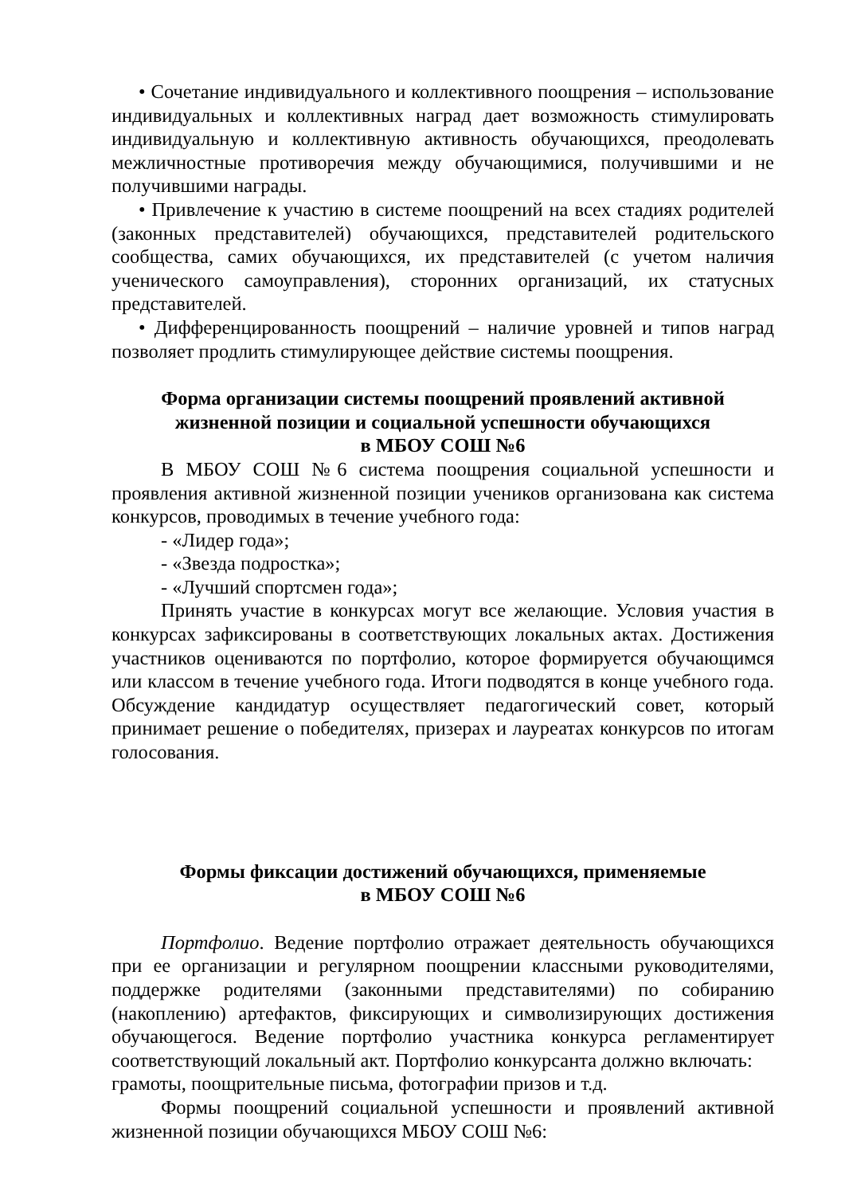• Сочетание индивидуального и коллективного поощрения – использование индивидуальных и коллективных наград дает возможность стимулировать индивидуальную и коллективную активность обучающихся, преодолевать межличностные противоречия между обучающимися, получившими и не получившими награды.
• Привлечение к участию в системе поощрений на всех стадиях родителей (законных представителей) обучающихся, представителей родительского сообщества, самих обучающихся, их представителей (с учетом наличия ученического самоуправления), сторонних организаций, их статусных представителей.
• Дифференцированность поощрений – наличие уровней и типов наград позволяет продлить стимулирующее действие системы поощрения.
Форма организации системы поощрений проявлений активной жизненной позиции и социальной успешности обучающихся
в МБОУ СОШ №6
В МБОУ СОШ №6 система поощрения социальной успешности и проявления активной жизненной позиции учеников организована как система конкурсов, проводимых в течение учебного года:
- «Лидер года»;
- «Звезда подростка»;
- «Лучший спортсмен года»;
Принять участие в конкурсах могут все желающие. Условия участия в конкурсах зафиксированы в соответствующих локальных актах. Достижения участников оцениваются по портфолио, которое формируется обучающимся или классом в течение учебного года. Итоги подводятся в конце учебного года. Обсуждение кандидатур осуществляет педагогический совет, который принимает решение о победителях, призерах и лауреатах конкурсов по итогам голосования.
Формы фиксации достижений обучающихся, применяемые
в МБОУ СОШ №6
Портфолио. Ведение портфолио отражает деятельность обучающихся при ее организации и регулярном поощрении классными руководителями, поддержке родителями (законными представителями) по собиранию (накоплению) артефактов, фиксирующих и символизирующих достижения обучающегося. Ведение портфолио участника конкурса регламентирует соответствующий локальный акт. Портфолио конкурсанта должно включать:
грамоты, поощрительные письма, фотографии призов и т.д.
Формы поощрений социальной успешности и проявлений активной жизненной позиции обучающихся МБОУ СОШ №6: